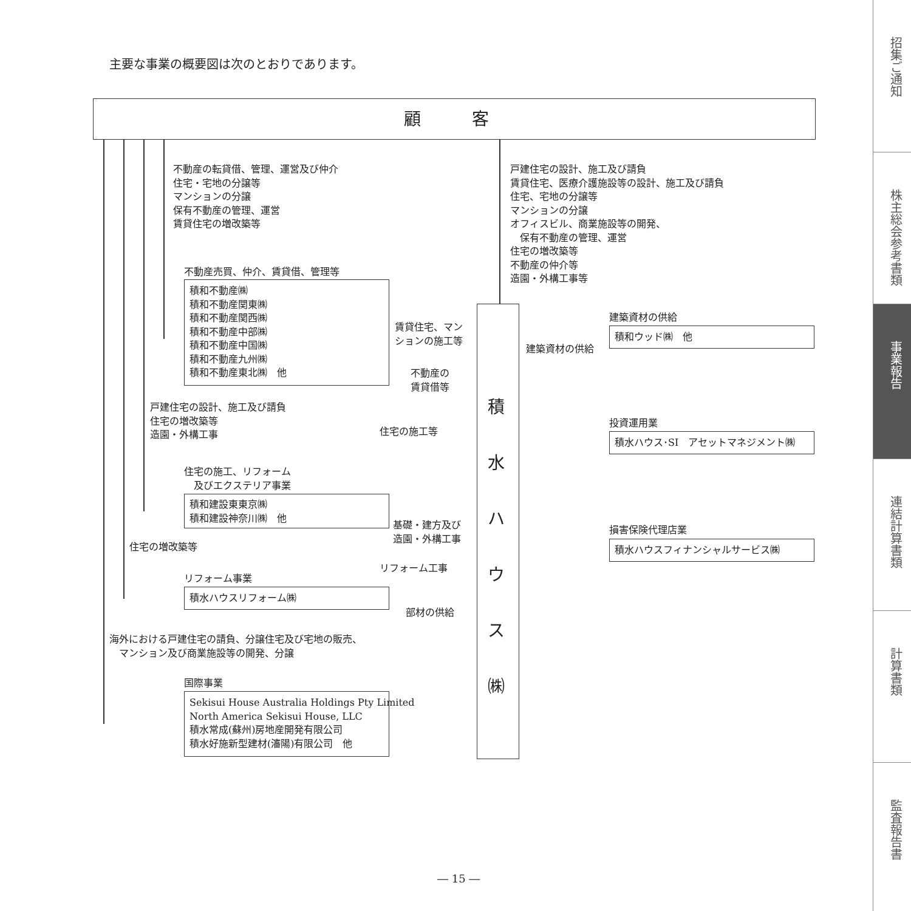主要な事業の概要図は次のとおりであります。
顧　　　客
不動産の転貸借、管理、運営及び仲介
住宅・宅地の分譲等
マンションの分譲
保有不動産の管理、運営
賃貸住宅の増改築等
戸建住宅の設計、施工及び請負
賃貸住宅、医療介護施設等の設計、施工及び請負
住宅、宅地の分譲等
マンションの分譲
オフィスビル、商業施設等の開発、
　保有不動産の管理、運営
住宅の増改築等
不動産の仲介等
造園・外構工事等
不動産売買、仲介、賃貸借、管理等
積和不動産㈱
積和不動産関東㈱
積和不動産関西㈱
積和不動産中部㈱
積和不動産中国㈱
積和不動産九州㈱
積和不動産東北㈱　他
積
水
ハ
ウ
ス
㈱
賃貸住宅、マン
ションの施工等
不動産の
賃貸借等
建築資材の供給
積和ウッド㈱　他
建築資材の供給
戸建住宅の設計、施工及び請負
住宅の増改築等
造園・外構工事
住宅の施工等
投資運用業
積水ハウス･SI　アセットマネジメント㈱
住宅の施工、リフォーム
　及びエクステリア事業
積和建設東東京㈱
積和建設神奈川㈱　他
基礎・建方及び
造園・外構工事
損害保険代理店業
積水ハウスフィナンシャルサービス㈱
住宅の増改築等
リフォーム工事
リフォーム事業
積水ハウスリフォーム㈱
部材の供給
海外における戸建住宅の請負、分譲住宅及び宅地の販売、
　マンション及び商業施設等の開発、分譲
国際事業
Sekisui House Australia Holdings Pty Limited
North America Sekisui House, LLC
積水常成(蘇州)房地産開発有限公司
積水好施新型建材(瀋陽)有限公司　他
― 15 ―
招集ご通知
株主総会参考書類
事業報告
連結計算書類
計算書類
監査報告書